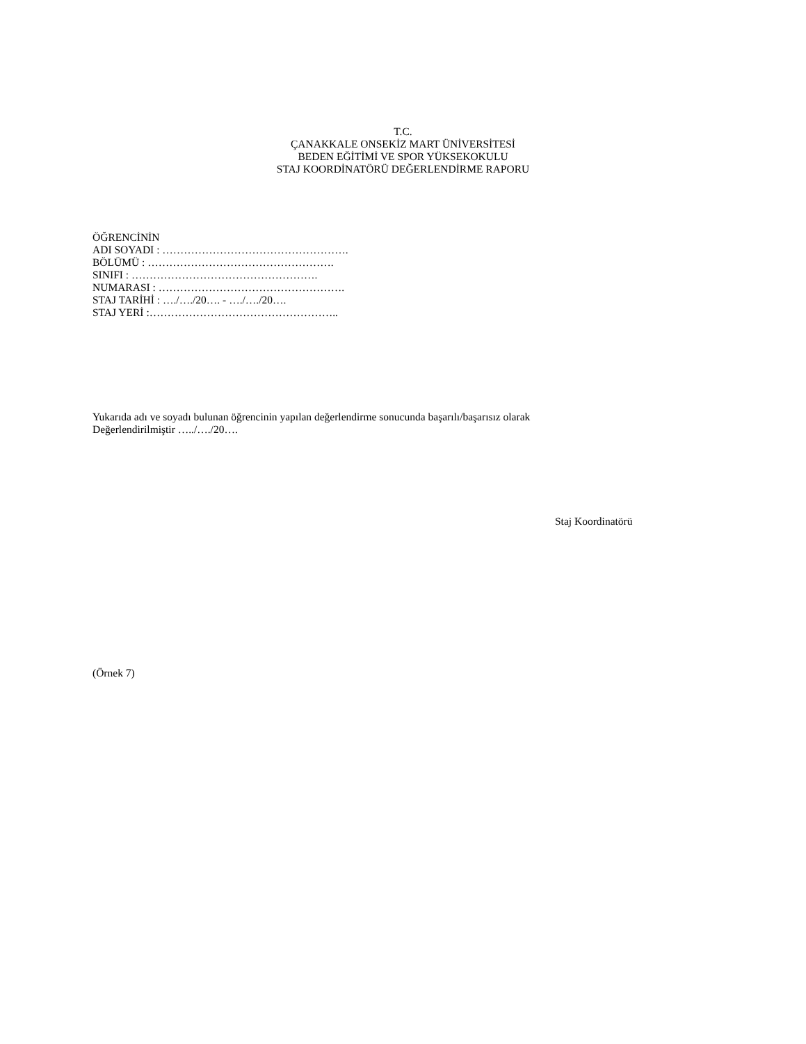T.C.
ÇANAKKALE ONSEKİZ MART ÜNİVERSİTESİ
BEDEN EĞİTİMİ VE SPOR YÜKSEKOKULU
STAJ KOORDİNATÖRÜ DEĞERLENDİRME RAPORU
ÖĞRENCİNİN
ADI SOYADI : …………………………………………….
BÖLÜMÜ : …………………………………………….
SINIFI : …………………………………………….
NUMARASI : …………………………………………….
STAJ TARİHİ : …./…./20…. - …./…./20….
STAJ YERİ :……………………………………………..
Yukarıda adı ve soyadı bulunan öğrencinin yapılan değerlendirme sonucunda başarılı/başarısız olarak
Değerlendirilmiştir …../…./20….
Staj Koordinatörü
(Örnek 7)